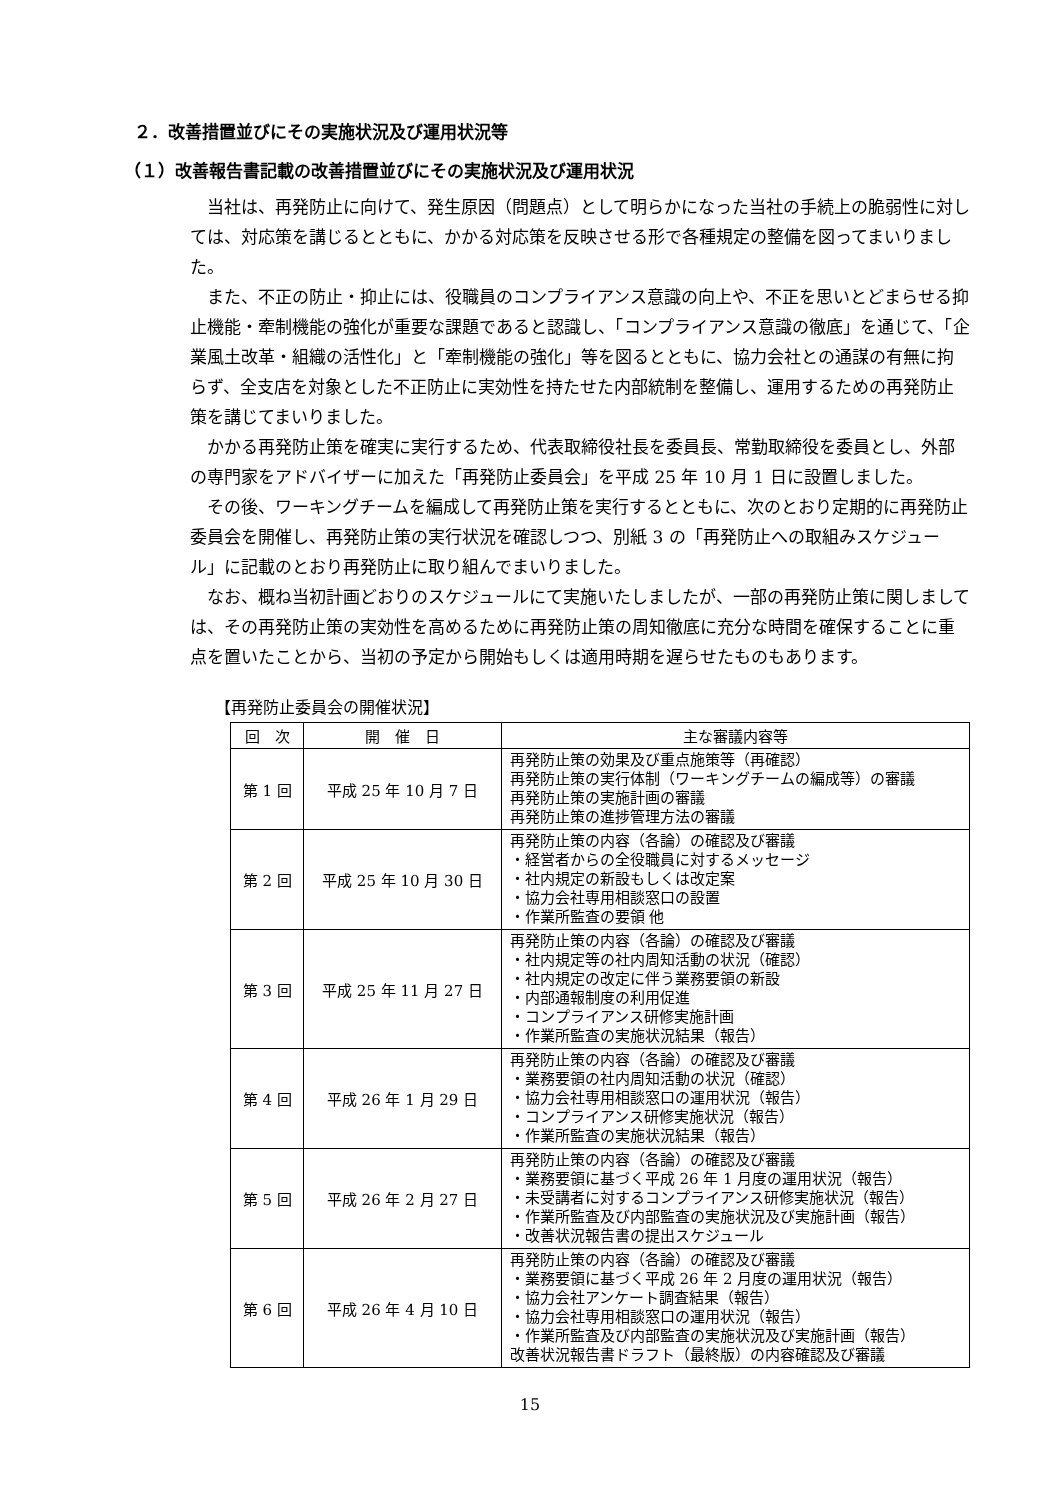２．改善措置並びにその実施状況及び運用状況等
（１）改善報告書記載の改善措置並びにその実施状況及び運用状況
当社は、再発防止に向けて、発生原因（問題点）として明らかになった当社の手続上の脆弱性に対しては、対応策を講じるとともに、かかる対応策を反映させる形で各種規定の整備を図ってまいりました。
また、不正の防止・抑止には、役職員のコンプライアンス意識の向上や、不正を思いとどまらせる抑止機能・牽制機能の強化が重要な課題であると認識し、「コンプライアンス意識の徹底」を通じて、「企業風土改革・組織の活性化」と「牽制機能の強化」等を図るとともに、協力会社との通謀の有無に拘らず、全支店を対象とした不正防止に実効性を持たせた内部統制を整備し、運用するための再発防止策を講じてまいりました。
かかる再発防止策を確実に実行するため、代表取締役社長を委員長、常勤取締役を委員とし、外部の専門家をアドバイザーに加えた「再発防止委員会」を平成 25 年 10 月 1 日に設置しました。
その後、ワーキングチームを編成して再発防止策を実行するとともに、次のとおり定期的に再発防止委員会を開催し、再発防止策の実行状況を確認しつつ、別紙 3 の「再発防止への取組みスケジュール」に記載のとおり再発防止に取り組んでまいりました。
なお、概ね当初計画どおりのスケジュールにて実施いたしましたが、一部の再発防止策に関しましては、その再発防止策の実効性を高めるために再発防止策の周知徹底に充分な時間を確保することに重点を置いたことから、当初の予定から開始もしくは適用時期を遅らせたものもあります。
【再発防止委員会の開催状況】
| 回 次 | 開 催 日 | 主な審議内容等 |
| --- | --- | --- |
| 第 1 回 | 平成 25 年 10 月 7 日 | 再発防止策の効果及び重点施策等（再確認） 再発防止策の実行体制（ワーキングチームの編成等）の審議 再発防止策の実施計画の審議 再発防止策の進捗管理方法の審議 |
| 第 2 回 | 平成 25 年 10 月 30 日 | 再発防止策の内容（各論）の確認及び審議 ・経営者からの全役職員に対するメッセージ ・社内規定の新設もしくは改定案 ・協力会社専用相談窓口の設置 ・作業所監査の要領 他 |
| 第 3 回 | 平成 25 年 11 月 27 日 | 再発防止策の内容（各論）の確認及び審議 ・社内規定等の社内周知活動の状況（確認） ・社内規定の改定に伴う業務要領の新設 ・内部通報制度の利用促進 ・コンプライアンス研修実施計画 ・作業所監査の実施状況結果（報告） |
| 第 4 回 | 平成 26 年 1 月 29 日 | 再発防止策の内容（各論）の確認及び審議 ・業務要領の社内周知活動の状況（確認） ・協力会社専用相談窓口の運用状況（報告） ・コンプライアンス研修実施状況（報告） ・作業所監査の実施状況結果（報告） |
| 第 5 回 | 平成 26 年 2 月 27 日 | 再発防止策の内容（各論）の確認及び審議 ・業務要領に基づく平成 26 年 1 月度の運用状況（報告） ・未受講者に対するコンプライアンス研修実施状況（報告） ・作業所監査及び内部監査の実施状況及び実施計画（報告） ・改善状況報告書の提出スケジュール |
| 第 6 回 | 平成 26 年 4 月 10 日 | 再発防止策の内容（各論）の確認及び審議 ・業務要領に基づく平成 26 年 2 月度の運用状況（報告） ・協力会社アンケート調査結果（報告） ・協力会社専用相談窓口の運用状況（報告） ・作業所監査及び内部監査の実施状況及び実施計画（報告） 改善状況報告書ドラフト（最終版）の内容確認及び審議 |
15